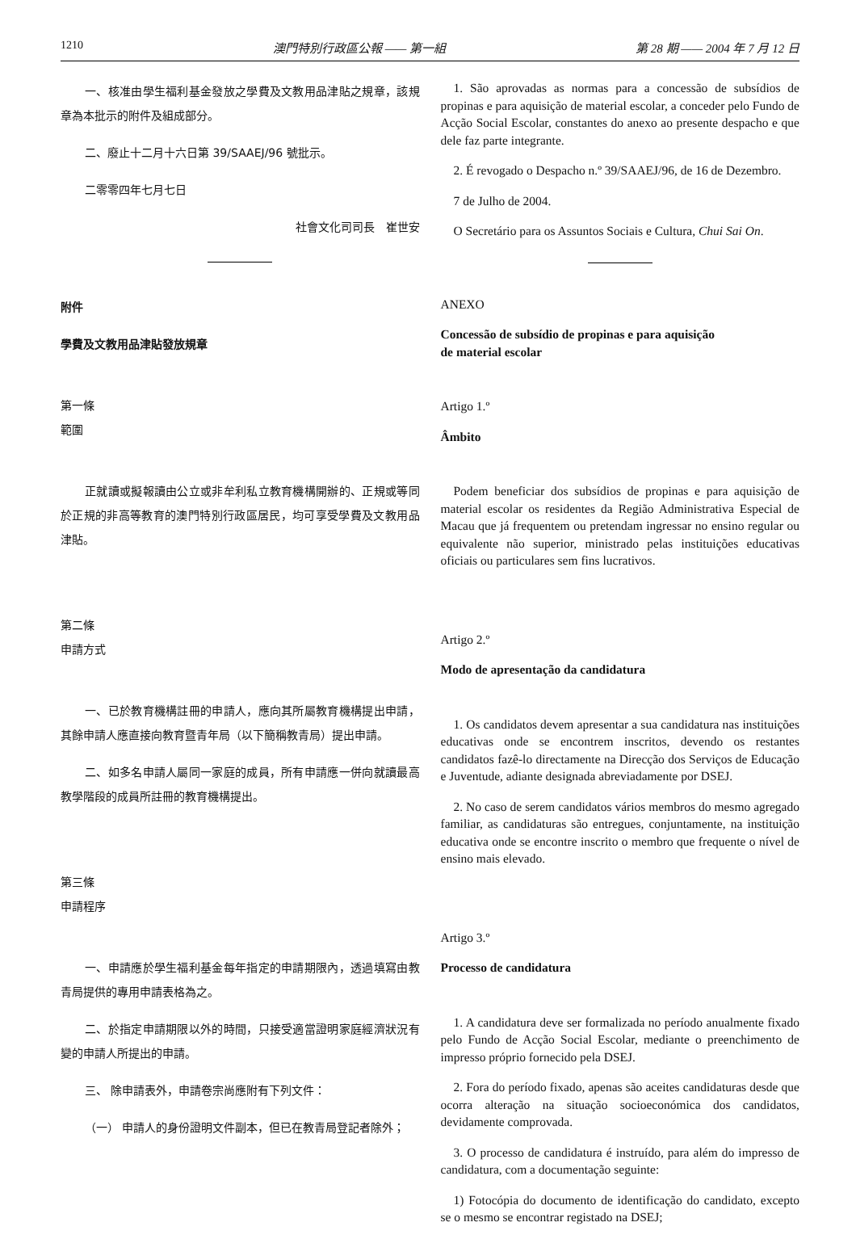1210 澳門特別行政區公報 —— 第一組 第 28 期 —— 2004 年 7 月 12 日
一、核准由學生福利基金發放之學費及文教用品津貼之規章，該規章為本批示的附件及組成部分。
二、廢止十二月十六日第 39/SAAEJ/96 號批示。
二零零四年七月七日
社會文化司司長　崔世安
附件
學費及文教用品津貼發放規章
第一條
範圍
正就讀或擬報讀由公立或非牟利私立教育機構開辦的、正規或等同於正規的非高等教育的澳門特別行政區居民，均可享受學費及文教用品津貼。
第二條
申請方式
一、已於教育機構註冊的申請人，應向其所屬教育機構提出申請，其餘申請人應直接向教育暨青年局（以下簡稱教青局）提出申請。
二、如多名申請人屬同一家庭的成員，所有申請應一併向就讀最高教學階段的成員所註冊的教育機構提出。
第三條
申請程序
一、申請應於學生福利基金每年指定的申請期限內，透過填寫由教青局提供的專用申請表格為之。
二、於指定申請期限以外的時間，只接受適當證明家庭經濟狀況有變的申請人所提出的申請。
三、 除申請表外，申請卷宗尚應附有下列文件：
（一） 申請人的身份證明文件副本，但已在教青局登記者除外；
1. São aprovadas as normas para a concessão de subsídios de propinas e para aquisição de material escolar, a conceder pelo Fundo de Acção Social Escolar, constantes do anexo ao presente despacho e que dele faz parte integrante.
2. É revogado o Despacho n.º 39/SAAEJ/96, de 16 de Dezembro.
7 de Julho de 2004.
O Secretário para os Assuntos Sociais e Cultura, Chui Sai On.
ANEXO
Concessão de subsídio de propinas e para aquisição
de material escolar
Artigo 1.º
Âmbito
Podem beneficiar dos subsídios de propinas e para aquisição de material escolar os residentes da Região Administrativa Especial de Macau que já frequentem ou pretendam ingressar no ensino regular ou equivalente não superior, ministrado pelas instituições educativas oficiais ou particulares sem fins lucrativos.
Artigo 2.º
Modo de apresentação da candidatura
1. Os candidatos devem apresentar a sua candidatura nas instituições educativas onde se encontrem inscritos, devendo os restantes candidatos fazê-lo directamente na Direcção dos Serviços de Educação e Juventude, adiante designada abreviadamente por DSEJ.
2. No caso de serem candidatos vários membros do mesmo agregado familiar, as candidaturas são entregues, conjuntamente, na instituição educativa onde se encontre inscrito o membro que frequente o nível de ensino mais elevado.
Artigo 3.º
Processo de candidatura
1. A candidatura deve ser formalizada no período anualmente fixado pelo Fundo de Acção Social Escolar, mediante o preenchimento de impresso próprio fornecido pela DSEJ.
2. Fora do período fixado, apenas são aceites candidaturas desde que ocorra alteração na situação socioeconómica dos candidatos, devidamente comprovada.
3. O processo de candidatura é instruído, para além do impresso de candidatura, com a documentação seguinte:
1) Fotocópia do documento de identificação do candidato, excepto se o mesmo se encontrar registado na DSEJ;